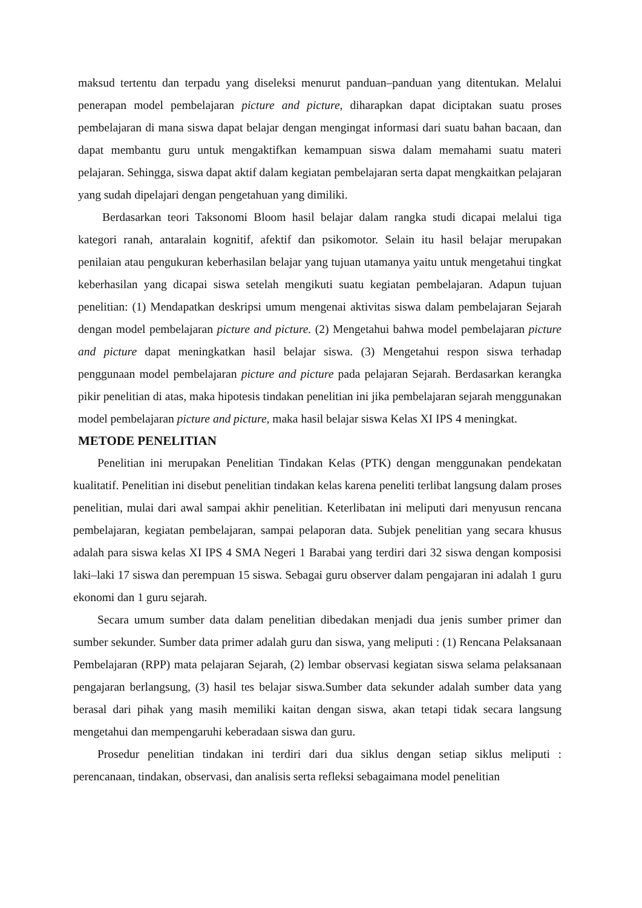maksud tertentu dan terpadu yang diseleksi menurut panduan–panduan yang ditentukan. Melalui penerapan model pembelajaran picture and picture, diharapkan dapat diciptakan suatu proses pembelajaran di mana siswa dapat belajar dengan mengingat informasi dari suatu bahan bacaan, dan dapat membantu guru untuk mengaktifkan kemampuan siswa dalam memahami suatu materi pelajaran. Sehingga, siswa dapat aktif dalam kegiatan pembelajaran serta dapat mengkaitkan pelajaran yang sudah dipelajari dengan pengetahuan yang dimiliki.
Berdasarkan teori Taksonomi Bloom hasil belajar dalam rangka studi dicapai melalui tiga kategori ranah, antaralain kognitif, afektif dan psikomotor. Selain itu hasil belajar merupakan penilaian atau pengukuran keberhasilan belajar yang tujuan utamanya yaitu untuk mengetahui tingkat keberhasilan yang dicapai siswa setelah mengikuti suatu kegiatan pembelajaran. Adapun tujuan penelitian: (1) Mendapatkan deskripsi umum mengenai aktivitas siswa dalam pembelajaran Sejarah dengan model pembelajaran picture and picture. (2) Mengetahui bahwa model pembelajaran picture and picture dapat meningkatkan hasil belajar siswa. (3) Mengetahui respon siswa terhadap penggunaan model pembelajaran picture and picture pada pelajaran Sejarah. Berdasarkan kerangka pikir penelitian di atas, maka hipotesis tindakan penelitian ini jika pembelajaran sejarah menggunakan model pembelajaran picture and picture, maka hasil belajar siswa Kelas XI IPS 4 meningkat.
METODE PENELITIAN
Penelitian ini merupakan Penelitian Tindakan Kelas (PTK) dengan menggunakan pendekatan kualitatif. Penelitian ini disebut penelitian tindakan kelas karena peneliti terlibat langsung dalam proses penelitian, mulai dari awal sampai akhir penelitian. Keterlibatan ini meliputi dari menyusun rencana pembelajaran, kegiatan pembelajaran, sampai pelaporan data. Subjek penelitian yang secara khusus adalah para siswa kelas XI IPS 4 SMA Negeri 1 Barabai yang terdiri dari 32 siswa dengan komposisi laki–laki 17 siswa dan perempuan 15 siswa. Sebagai guru observer dalam pengajaran ini adalah 1 guru ekonomi dan 1 guru sejarah.
Secara umum sumber data dalam penelitian dibedakan menjadi dua jenis sumber primer dan sumber sekunder. Sumber data primer adalah guru dan siswa, yang meliputi : (1) Rencana Pelaksanaan Pembelajaran (RPP) mata pelajaran Sejarah, (2) lembar observasi kegiatan siswa selama pelaksanaan pengajaran berlangsung, (3) hasil tes belajar siswa.Sumber data sekunder adalah sumber data yang berasal dari pihak yang masih memiliki kaitan dengan siswa, akan tetapi tidak secara langsung mengetahui dan mempengaruhi keberadaan siswa dan guru.
Prosedur penelitian tindakan ini terdiri dari dua siklus dengan setiap siklus meliputi : perencanaan, tindakan, observasi, dan analisis serta refleksi sebagaimana model penelitian